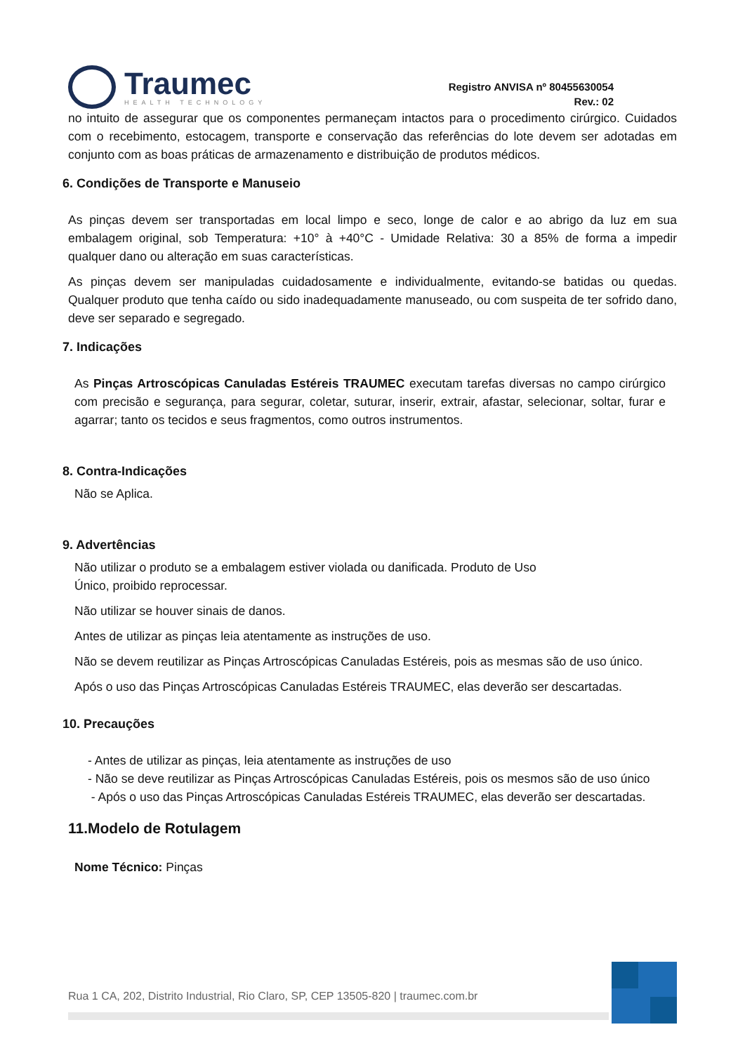Traumec
HEALTH TECHNOLOGY
Registro ANVISA nº 80455630054
Rev.: 02
no intuito de assegurar que os componentes permaneçam intactos para o procedimento cirúrgico. Cuidados com o recebimento, estocagem, transporte e conservação das referências do lote devem ser adotadas em conjunto com as boas práticas de armazenamento e distribuição de produtos médicos.
6. Condições de Transporte e Manuseio
As pinças devem ser transportadas em local limpo e seco, longe de calor e ao abrigo da luz em sua embalagem original, sob Temperatura: +10° à +40°C - Umidade Relativa: 30 a 85% de forma a impedir qualquer dano ou alteração em suas características.
As pinças devem ser manipuladas cuidadosamente e individualmente, evitando-se batidas ou quedas. Qualquer produto que tenha caído ou sido inadequadamente manuseado, ou com suspeita de ter sofrido dano, deve ser separado e segregado.
7. Indicações
As Pinças Artroscópicas Canuladas Estéreis TRAUMEC executam tarefas diversas no campo cirúrgico com precisão e segurança, para segurar, coletar, suturar, inserir, extrair, afastar, selecionar, soltar, furar e agarrar; tanto os tecidos e seus fragmentos, como outros instrumentos.
8. Contra-Indicações
Não se Aplica.
9. Advertências
Não utilizar o produto se a embalagem estiver violada ou danificada. Produto de Uso
Único, proibido reprocessar.
Não utilizar se houver sinais de danos.
Antes de utilizar as pinças leia atentamente as instruções de uso.
Não se devem reutilizar as Pinças Artroscópicas Canuladas Estéreis, pois as mesmas são de uso único.
Após o uso das Pinças Artroscópicas Canuladas Estéreis TRAUMEC, elas deverão ser descartadas.
10. Precauções
- Antes de utilizar as pinças, leia atentamente as instruções de uso
- Não se deve reutilizar as Pinças Artroscópicas Canuladas Estéreis, pois os mesmos são de uso único
- Após o uso das Pinças Artroscópicas Canuladas Estéreis TRAUMEC, elas deverão ser descartadas.
11.Modelo de Rotulagem
Nome Técnico: Pinças
Rua 1 CA, 202, Distrito Industrial, Rio Claro, SP, CEP 13505-820 | traumec.com.br